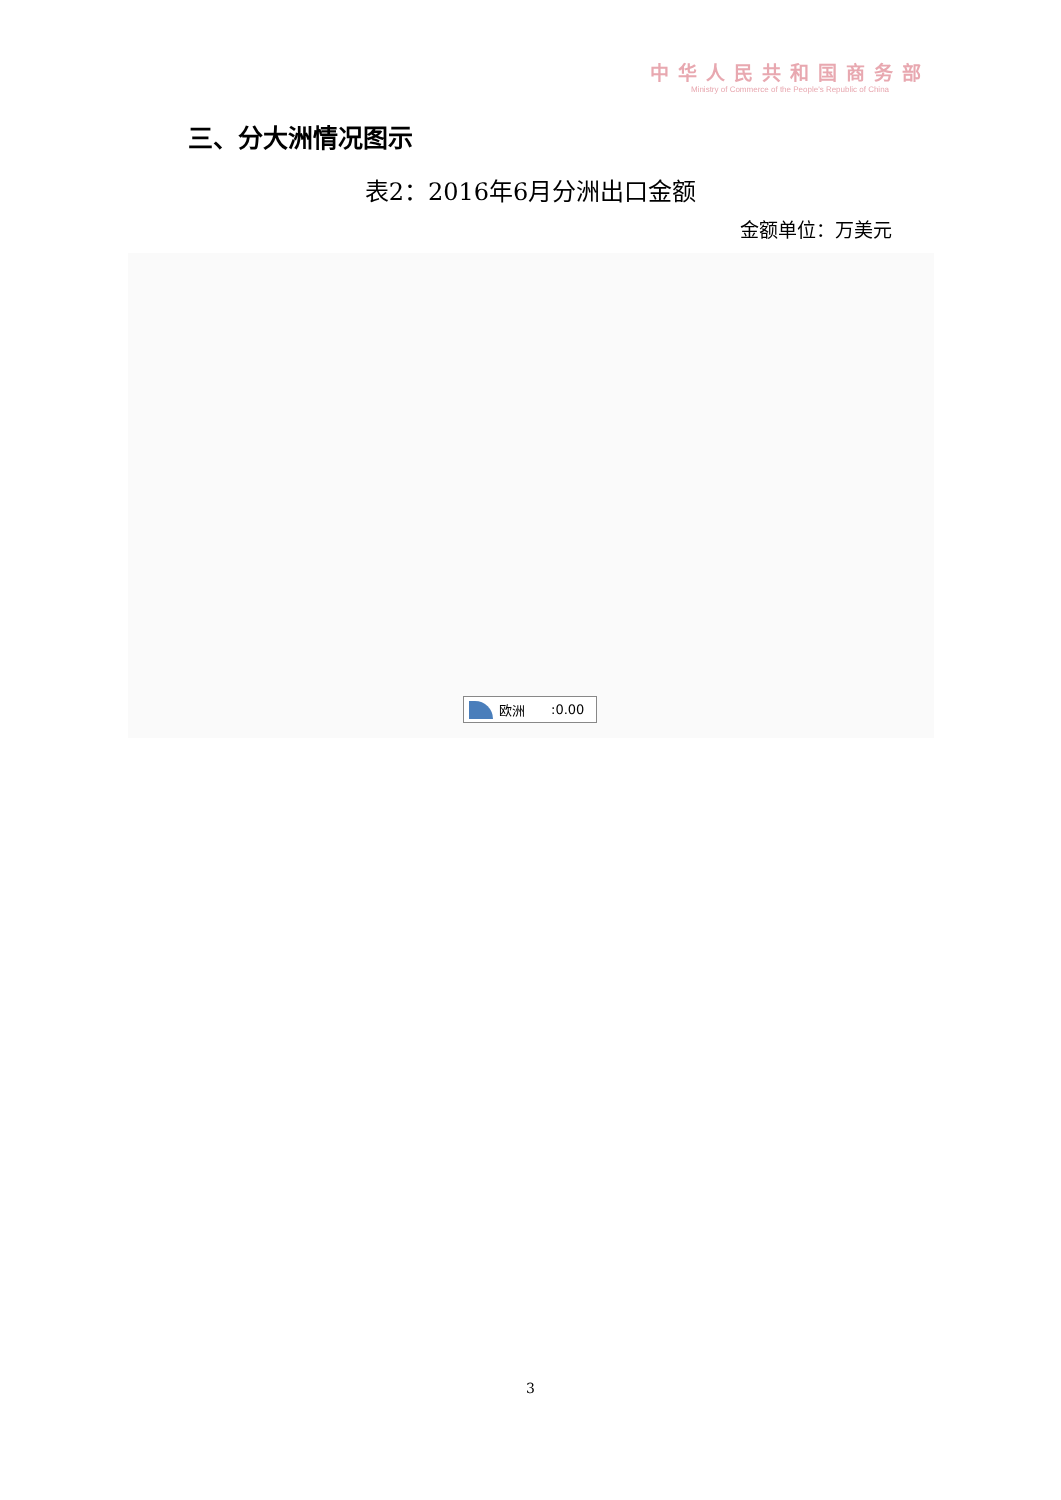中华人民共和国商务部
Ministry of Commerce of the People's Republic of China
三、分大洲情况图示
表2：2016年6月分洲出口金额
金额单位：万美元
欧洲:0.00
3